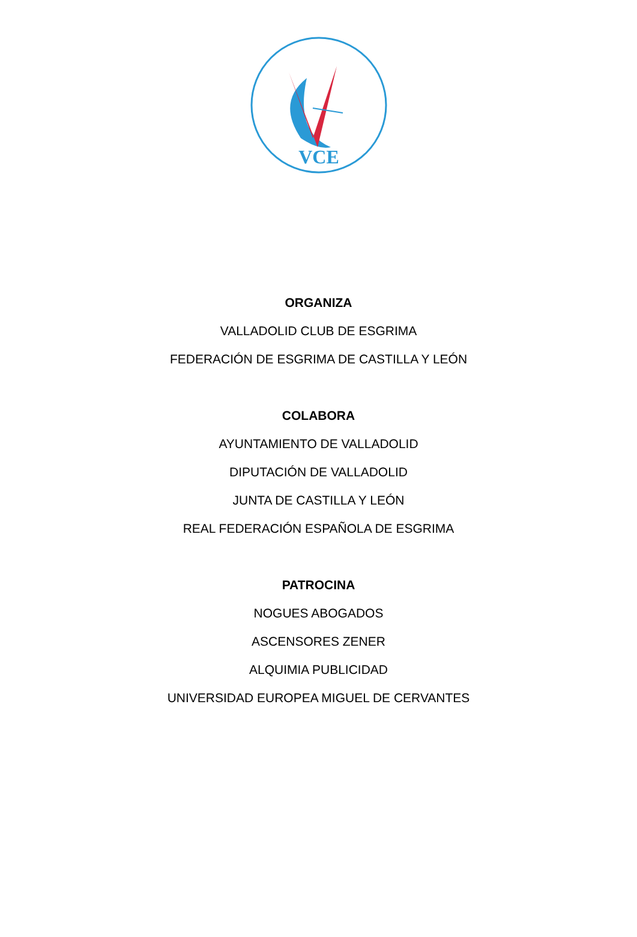VCE
ORGANIZA
VALLADOLID CLUB DE ESGRIMA
FEDERACIÓN DE ESGRIMA DE CASTILLA Y LEÓN
COLABORA
AYUNTAMIENTO DE VALLADOLID
DIPUTACIÓN DE VALLADOLID
JUNTA DE CASTILLA Y LEÓN
REAL FEDERACIÓN ESPAÑOLA DE ESGRIMA
PATROCINA
NOGUES ABOGADOS
ASCENSORES ZENER
ALQUIMIA PUBLICIDAD
UNIVERSIDAD EUROPEA MIGUEL DE CERVANTES